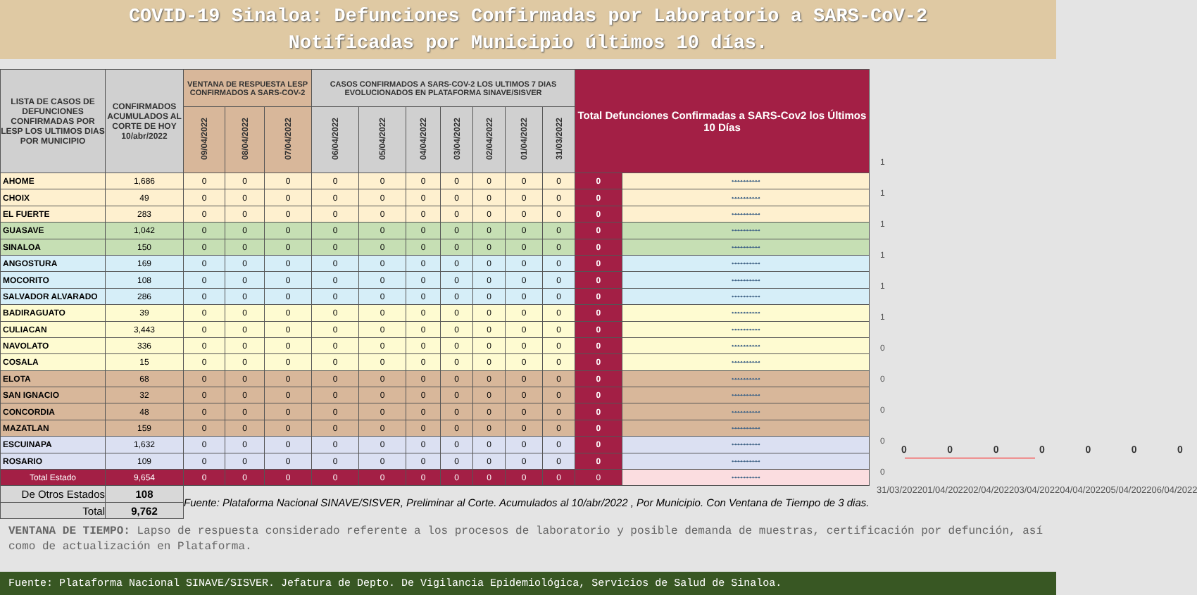COVID-19 Sinaloa: Defunciones Confirmadas por Laboratorio a SARS-CoV-2
Notificadas por Municipio últimos 10 días.
| LISTA DE CASOS DE DEFUNCIONES CONFIRMADAS POR LESP LOS ULTIMOS DIAS POR MUNICIPIO | CONFIRMADOS ACUMULADOS AL CORTE DE HOY 10/abr/2022 | VENTANA DE RESPUESTA LESP CONFIRMADOS A SARS-COV-2 | | | CASOS CONFIRMADOS A SARS-COV-2 LOS ULTIMOS 7 DIAS EVOLUCIONADOS EN PLATAFORMA SINAVE/SISVER | | | | | | | Total Defunciones Confirmadas a SARS-Cov2 los Últimos 10 Días | |
| --- | --- | --- | --- | --- | --- | --- | --- | --- | --- | --- | --- | --- | --- |
| | | 09/04/2022 | 08/04/2022 | 07/04/2022 | 06/04/2022 | 05/04/2022 | 04/04/2022 | 03/04/2022 | 02/04/2022 | 01/04/2022 | 31/03/2022 | | |
| AHOME | 1,686 | 0 | 0 | 0 | 0 | 0 | 0 | 0 | 0 | 0 | 0 | 0 | •-•-•-•-•-•-•-•-•-• |
| CHOIX | 49 | 0 | 0 | 0 | 0 | 0 | 0 | 0 | 0 | 0 | 0 | 0 | •-•-•-•-•-•-•-•-•-• |
| EL FUERTE | 283 | 0 | 0 | 0 | 0 | 0 | 0 | 0 | 0 | 0 | 0 | 0 | •-•-•-•-•-•-•-•-•-• |
| GUASAVE | 1,042 | 0 | 0 | 0 | 0 | 0 | 0 | 0 | 0 | 0 | 0 | 0 | •-•-•-•-•-•-•-•-•-• |
| SINALOA | 150 | 0 | 0 | 0 | 0 | 0 | 0 | 0 | 0 | 0 | 0 | 0 | •-•-•-•-•-•-•-•-•-• |
| ANGOSTURA | 169 | 0 | 0 | 0 | 0 | 0 | 0 | 0 | 0 | 0 | 0 | 0 | •-•-•-•-•-•-•-•-•-• |
| MOCORITO | 108 | 0 | 0 | 0 | 0 | 0 | 0 | 0 | 0 | 0 | 0 | 0 | •-•-•-•-•-•-•-•-•-• |
| SALVADOR ALVARADO | 286 | 0 | 0 | 0 | 0 | 0 | 0 | 0 | 0 | 0 | 0 | 0 | •-•-•-•-•-•-•-•-•-• |
| BADIRAGUATO | 39 | 0 | 0 | 0 | 0 | 0 | 0 | 0 | 0 | 0 | 0 | 0 | •-•-•-•-•-•-•-•-•-• |
| CULIACAN | 3,443 | 0 | 0 | 0 | 0 | 0 | 0 | 0 | 0 | 0 | 0 | 0 | •-•-•-•-•-•-•-•-•-• |
| NAVOLATO | 336 | 0 | 0 | 0 | 0 | 0 | 0 | 0 | 0 | 0 | 0 | 0 | •-•-•-•-•-•-•-•-•-• |
| COSALA | 15 | 0 | 0 | 0 | 0 | 0 | 0 | 0 | 0 | 0 | 0 | 0 | •-•-•-•-•-•-•-•-•-• |
| ELOTA | 68 | 0 | 0 | 0 | 0 | 0 | 0 | 0 | 0 | 0 | 0 | 0 | •-•-•-•-•-•-•-•-•-• |
| SAN IGNACIO | 32 | 0 | 0 | 0 | 0 | 0 | 0 | 0 | 0 | 0 | 0 | 0 | •-•-•-•-•-•-•-•-•-• |
| CONCORDIA | 48 | 0 | 0 | 0 | 0 | 0 | 0 | 0 | 0 | 0 | 0 | 0 | •-•-•-•-•-•-•-•-•-• |
| MAZATLAN | 159 | 0 | 0 | 0 | 0 | 0 | 0 | 0 | 0 | 0 | 0 | 0 | •-•-•-•-•-•-•-•-•-• |
| ESCUINAPA | 1,632 | 0 | 0 | 0 | 0 | 0 | 0 | 0 | 0 | 0 | 0 | 0 | •-•-•-•-•-•-•-•-•-• |
| ROSARIO | 109 | 0 | 0 | 0 | 0 | 0 | 0 | 0 | 0 | 0 | 0 | 0 | •-•-•-•-•-•-•-•-•-• |
| Total Estado | 9,654 | 0 | 0 | 0 | 0 | 0 | 0 | 0 | 0 | 0 | 0 | 0 | •-•-•-•-•-•-•-•-•-• |
| De Otros Estados | 108 | Fuente: Plataforma Nacional SINAVE/SISVER, Preliminar al Corte. Acumulados al 10/abr/2022 , Por Municipio. Con Ventana de Tiempo de 3 dias. | | | | | | | | | | | |
| Total | 9,762 | | | | | | | | | | | | |
1
1
1
1
1
1
0
0
0
0
0
0 0 0 0 0 0 0
31/03/2022 01/04/2022 02/04/2022 03/04/2022 04/04/2022 05/04/2022 06/04/2022
VENTANA DE TIEMPO: Lapso de respuesta considerado referente a los procesos de laboratorio y posible demanda de muestras, certificación por defunción, así como de actualización en Plataforma.
Fuente: Plataforma Nacional SINAVE/SISVER. Jefatura de Depto. De Vigilancia Epidemiológica, Servicios de Salud de Sinaloa.